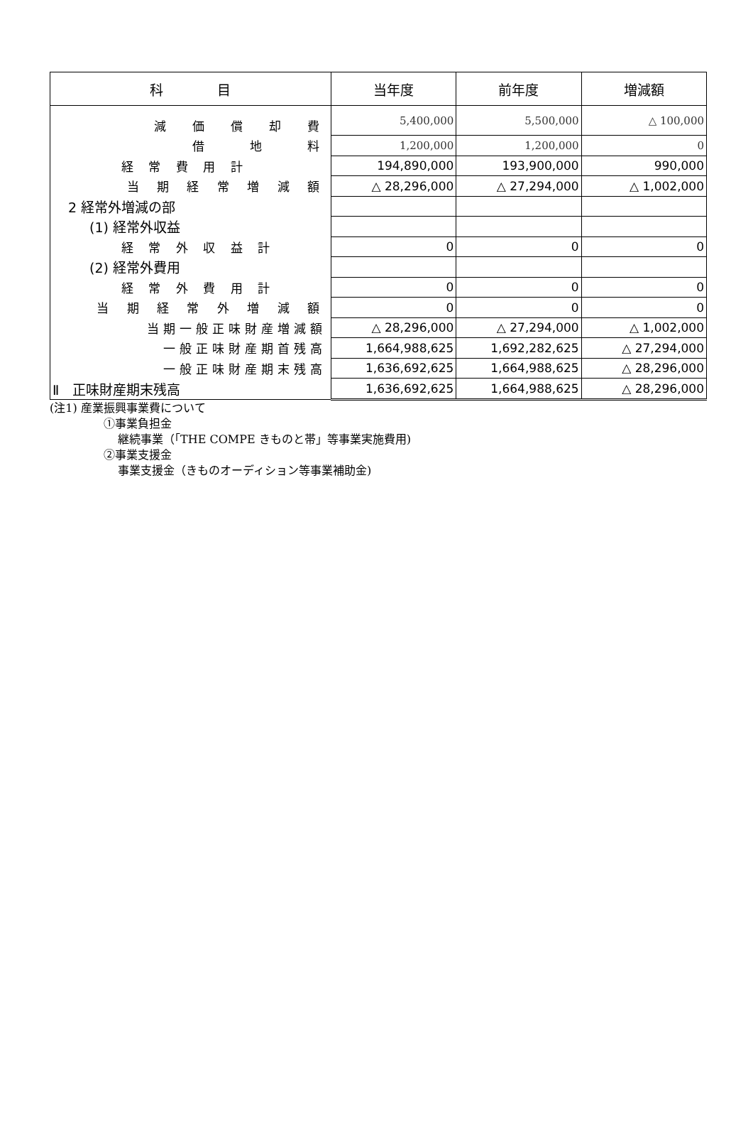| 科 目 | 当年度 | 前年度 | 増減額 |
| --- | --- | --- | --- |
| 減 価 償 却 費 | 5,400,000 | 5,500,000 | △ 100,000 |
| 借 地 料 | 1,200,000 | 1,200,000 | 0 |
| 経 常 費 用 計 | 194,890,000 | 193,900,000 | 990,000 |
| 当 期 経 常 増 減 額 | △ 28,296,000 | △ 27,294,000 | △ 1,002,000 |
| 2 経常外増減の部 | | | |
| (1) 経常外収益 | | | |
| 経 常 外 収 益 計 | 0 | 0 | 0 |
| (2) 経常外費用 | | | |
| 経 常 外 費 用 計 | 0 | 0 | 0 |
| 当 期 経 常 外 増 減 額 | 0 | 0 | 0 |
| 当期一般正味財産増減額 | △ 28,296,000 | △ 27,294,000 | △ 1,002,000 |
| 一般正味財産期首残高 | 1,664,988,625 | 1,692,282,625 | △ 27,294,000 |
| 一般正味財産期末残高 | 1,636,692,625 | 1,664,988,625 | △ 28,296,000 |
| Ⅱ 正味財産期末残高 | 1,636,692,625 | 1,664,988,625 | △ 28,296,000 |
(注1) 産業振興事業費について
①事業負担金
継続事業（「THE COMPE きものと帯」等事業実施費用)
②事業支援金
事業支援金（きものオーディション等事業補助金)